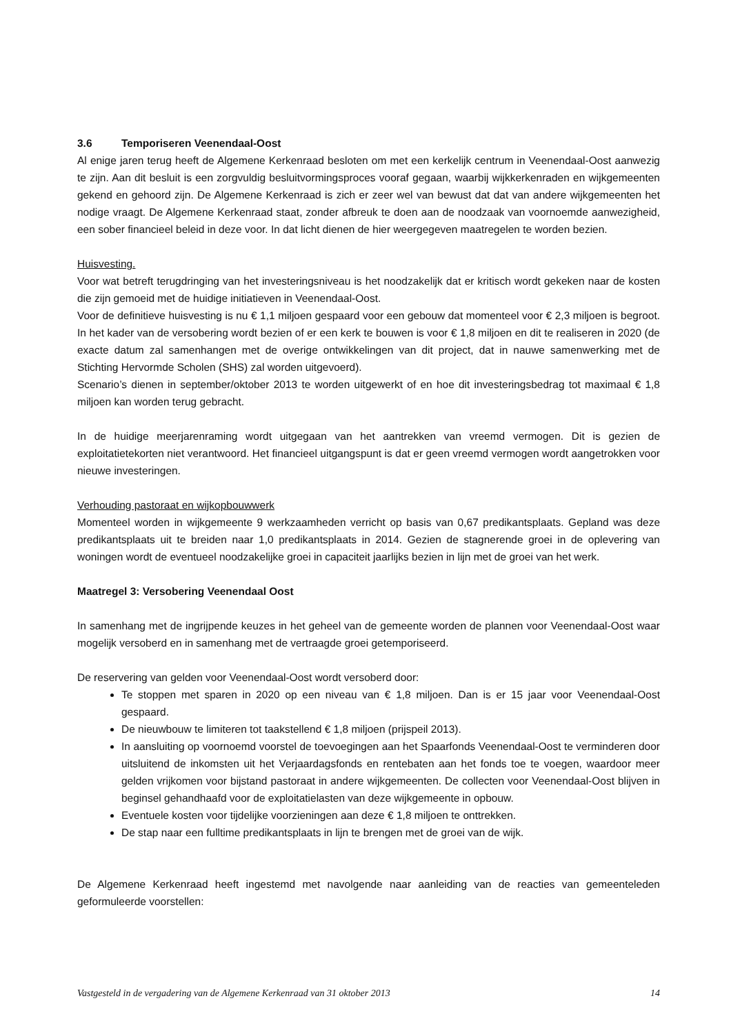3.6 Temporiseren Veenendaal-Oost
Al enige jaren terug heeft de Algemene Kerkenraad besloten om met een kerkelijk centrum in Veenendaal-Oost aanwezig te zijn. Aan dit besluit is een zorgvuldig besluitvormingsproces vooraf gegaan, waarbij wijkkerkenraden en wijkgemeenten gekend en gehoord zijn. De Algemene Kerkenraad is zich er zeer wel van bewust dat dat van andere wijkgemeenten het nodige vraagt. De Algemene Kerkenraad staat, zonder afbreuk te doen aan de noodzaak van voornoemde aanwezigheid, een sober financieel beleid in deze voor. In dat licht dienen de hier weergegeven maatregelen te worden bezien.
Huisvesting.
Voor wat betreft terugdringing van het investeringsniveau is het noodzakelijk dat er kritisch wordt gekeken naar de kosten die zijn gemoeid met de huidige initiatieven in Veenendaal-Oost.
Voor de definitieve huisvesting is nu € 1,1 miljoen gespaard voor een gebouw dat momenteel voor € 2,3 miljoen is begroot. In het kader van de versobering wordt bezien of er een kerk te bouwen is voor € 1,8 miljoen en dit te realiseren in 2020 (de exacte datum zal samenhangen met de overige ontwikkelingen van dit project, dat in nauwe samenwerking met de Stichting Hervormde Scholen (SHS) zal worden uitgevoerd).
Scenario’s dienen in september/oktober 2013 te worden uitgewerkt of en hoe dit investeringsbedrag tot maximaal € 1,8 miljoen kan worden terug gebracht.
In de huidige meerjarenraming wordt uitgegaan van het aantrekken van vreemd vermogen. Dit is gezien de exploitatietekorten niet verantwoord. Het financieel uitgangspunt is dat er geen vreemd vermogen wordt aangetrokken voor nieuwe investeringen.
Verhouding pastoraat en wijkopbouwwerk
Momenteel worden in wijkgemeente 9 werkzaamheden verricht op basis van 0,67 predikantsplaats. Gepland was deze predikantsplaats uit te breiden naar 1,0 predikantsplaats in 2014. Gezien de stagnerende groei in de oplevering van woningen wordt de eventueel noodzakelijke groei in capaciteit jaarlijks bezien in lijn met de groei van het werk.
Maatregel 3: Versobering Veenendaal Oost
In samenhang met de ingrijpende keuzes in het geheel van de gemeente worden de plannen voor Veenendaal-Oost waar mogelijk versoberd en in samenhang met de vertraagde groei getemporiseerd.
De reservering van gelden voor Veenendaal-Oost wordt versoberd door:
Te stoppen met sparen in 2020 op een niveau van € 1,8 miljoen. Dan is er 15 jaar voor Veenendaal-Oost gespaard.
De nieuwbouw te limiteren tot taakstellend € 1,8 miljoen (prijspeil 2013).
In aansluiting op voornoemd voorstel de toevoegingen aan het Spaarfonds Veenendaal-Oost te verminderen door uitsluitend de inkomsten uit het Verjaardagsfonds en rentebaten aan het fonds toe te voegen, waardoor meer gelden vrijkomen voor bijstand pastoraat in andere wijkgemeenten. De collecten voor Veenendaal-Oost blijven in beginsel gehandhaafd voor de exploitatielasten van deze wijkgemeente in opbouw.
Eventuele kosten voor tijdelijke voorzieningen aan deze € 1,8 miljoen te onttrekken.
De stap naar een fulltime predikantsplaats in lijn te brengen met de groei van de wijk.
De Algemene Kerkenraad heeft ingestemd met navolgende naar aanleiding van de reacties van gemeenteleden geformuleerde voorstellen:
Vastgesteld in de vergadering van de Algemene Kerkenraad van 31 oktober 2013 14